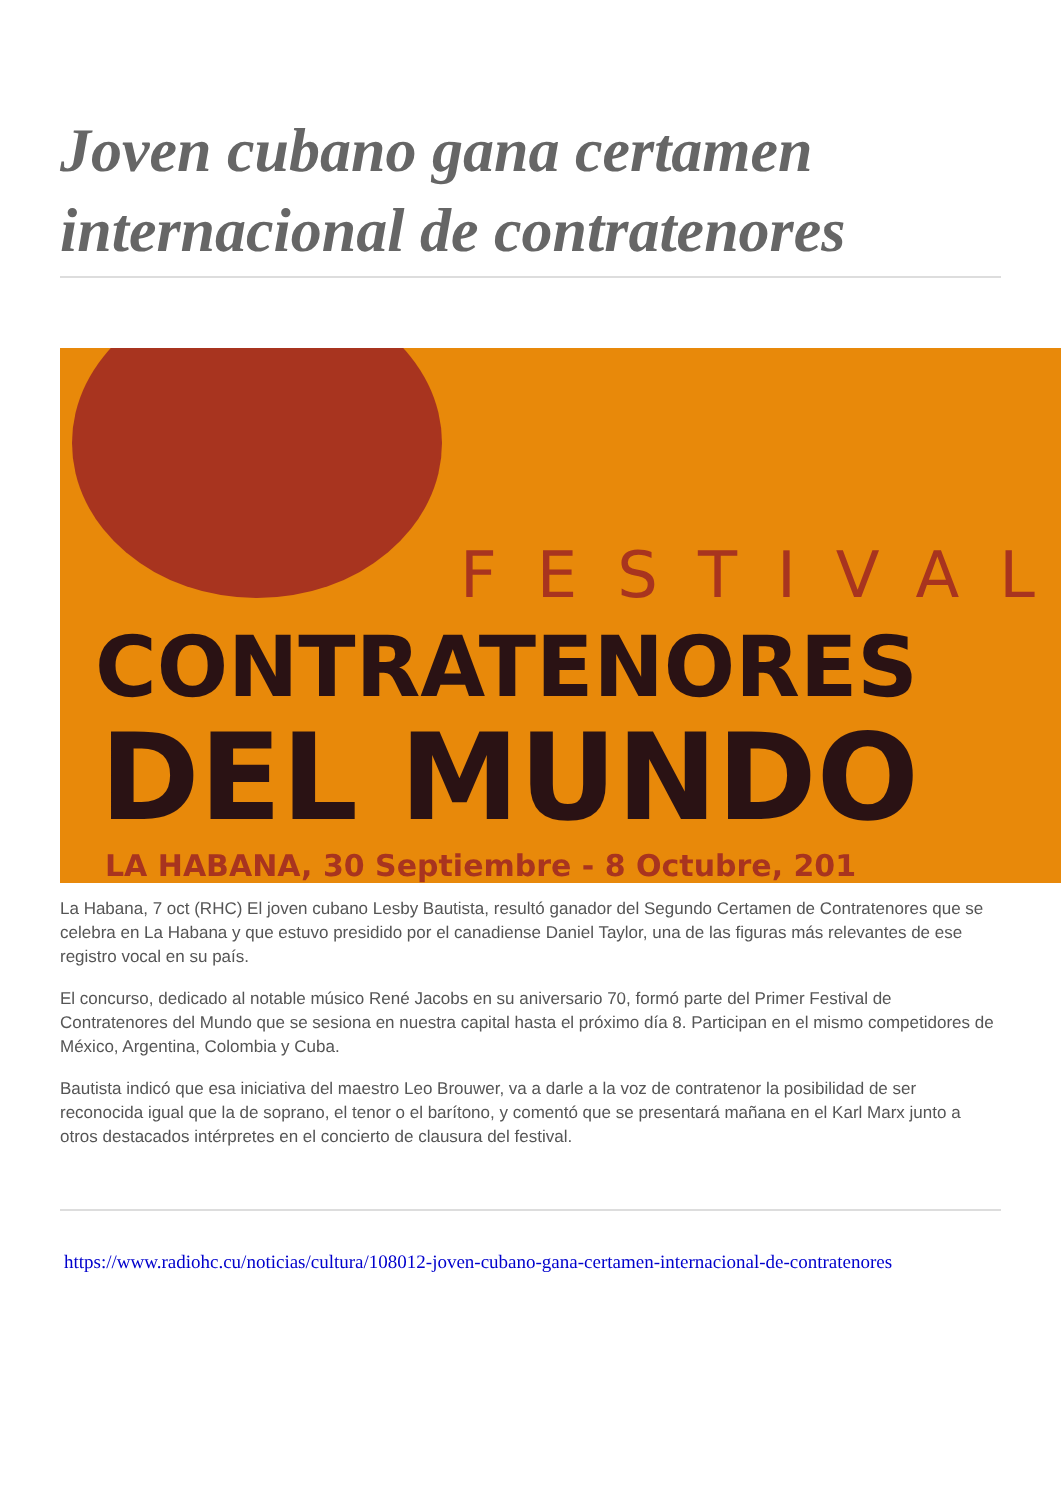Joven cubano gana certamen internacional de contratenores
FESTIVAL
CONTRATENORES
DEL MUNDO
LA HABANA, 30 Septiembre - 8 Octubre, 201
La Habana, 7 oct (RHC) El joven cubano Lesby Bautista, resultó ganador del Segundo Certamen de Contratenores que se celebra en La Habana y que estuvo presidido por el canadiense Daniel Taylor, una de las figuras más relevantes de ese registro vocal en su país.
El concurso, dedicado al notable músico René Jacobs en su aniversario 70, formó parte del Primer Festival de Contratenores del Mundo que se sesiona en nuestra capital hasta el próximo día 8. Participan en el mismo competidores de México, Argentina, Colombia y Cuba.
Bautista indicó que esa iniciativa del maestro Leo Brouwer, va a darle a la voz de contratenor la posibilidad de ser reconocida igual que la de soprano, el tenor o el barítono, y comentó que se presentará mañana en el Karl Marx junto a otros destacados intérpretes en el concierto de clausura del festival.
https://www.radiohc.cu/noticias/cultura/108012-joven-cubano-gana-certamen-internacional-de-contratenores